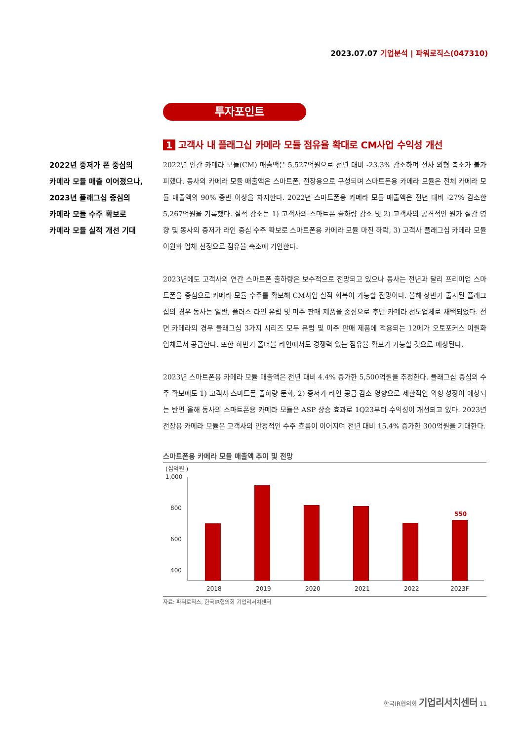2023.07.07 기업분석 | 파워로직스(047310)
투자포인트
2022년 중저가 폰 중심의
카메라 모듈 매출 이어졌으나,
2023년 플래그십 중심의
카메라 모듈 수주 확보로
카메라 모듈 실적 개선 기대
1 고객사 내 플래그십 카메라 모듈 점유율 확대로 CM사업 수익성 개선
2022년 연간 카메라 모듈(CM) 매출액은 5,527억원으로 전년 대비 -23.3% 감소하며 전사 외형 축소가 불가피했다. 동사의 카메라 모듈 매출액은 스마트폰, 전장용으로 구성되며 스마트폰용 카메라 모듈은 전체 카메라 모듈 매출액의 90% 중반 이상을 차지한다. 2022년 스마트폰용 카메라 모듈 매출액은 전년 대비 -27% 감소한 5,267억원을 기록했다. 실적 감소는 1) 고객사의 스마트폰 출하량 감소 및 2) 고객사의 공격적인 원가 절감 영향 및 동사의 중저가 라인 중심 수주 확보로 스마트폰용 카메라 모듈 마진 하락, 3) 고객사 플래그십 카메라 모듈 이원화 업체 선정으로 점유율 축소에 기인한다.
2023년에도 고객사의 연간 스마트폰 출하량은 보수적으로 전망되고 있으나 동사는 전년과 달리 프리미엄 스마트폰을 중심으로 카메라 모듈 수주를 확보해 CM사업 실적 회복이 가능할 전망이다. 올해 상반기 출시된 플래그십의 경우 동사는 일반, 플러스 라인 유럽 및 미주 판매 제품을 중심으로 후면 카메라 선도업체로 채택되었다. 전면 카메라의 경우 플래그십 3가지 시리즈 모두 유럽 및 미주 판매 제품에 적용되는 12메가 오토포커스 이원화 업체로서 공급한다. 또한 하반기 폴더블 라인에서도 경쟁력 있는 점유율 확보가 가능할 것으로 예상된다.
2023년 스마트폰용 카메라 모듈 매출액은 전년 대비 4.4% 증가한 5,500억원을 추정한다. 플래그십 중심의 수주 확보에도 1) 고객사 스마트폰 출하량 둔화, 2) 중저가 라인 공급 감소 영향으로 제한적인 외형 성장이 예상되는 반면 올해 동사의 스마트폰용 카메라 모듈은 ASP 상승 효과로 1Q23부터 수익성이 개선되고 있다. 2023년 전장용 카메라 모듈은 고객사의 안정적인 수주 흐름이 이어지며 전년 대비 15.4% 증가한 300억원을 기대한다.
스마트폰용 카메라 모듈 매출액 추이 및 전망
(십억원 )
1,000
800
600
400
550
2018
2019
2020
2021
2022
2023F
자료: 파워로직스, 한국IR협의회 기업리서치센터
한국IR협의회 기업리서치센터 11